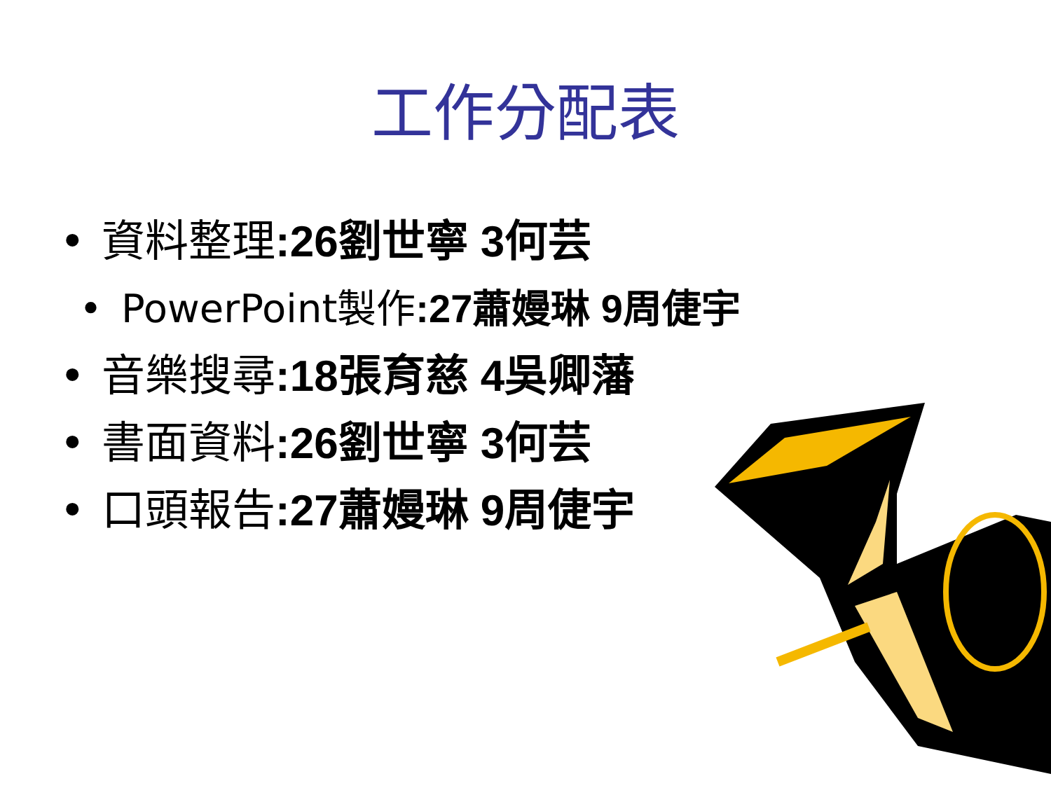工作分配表
• 資料整理:26劉世寧 3何芸
• PowerPoint製作:27蕭嫚琳 9周倢宇
• 音樂搜尋:18張育慈 4吳卿藩
• 書面資料:26劉世寧 3何芸
• 口頭報告:27蕭嫚琳 9周倢宇